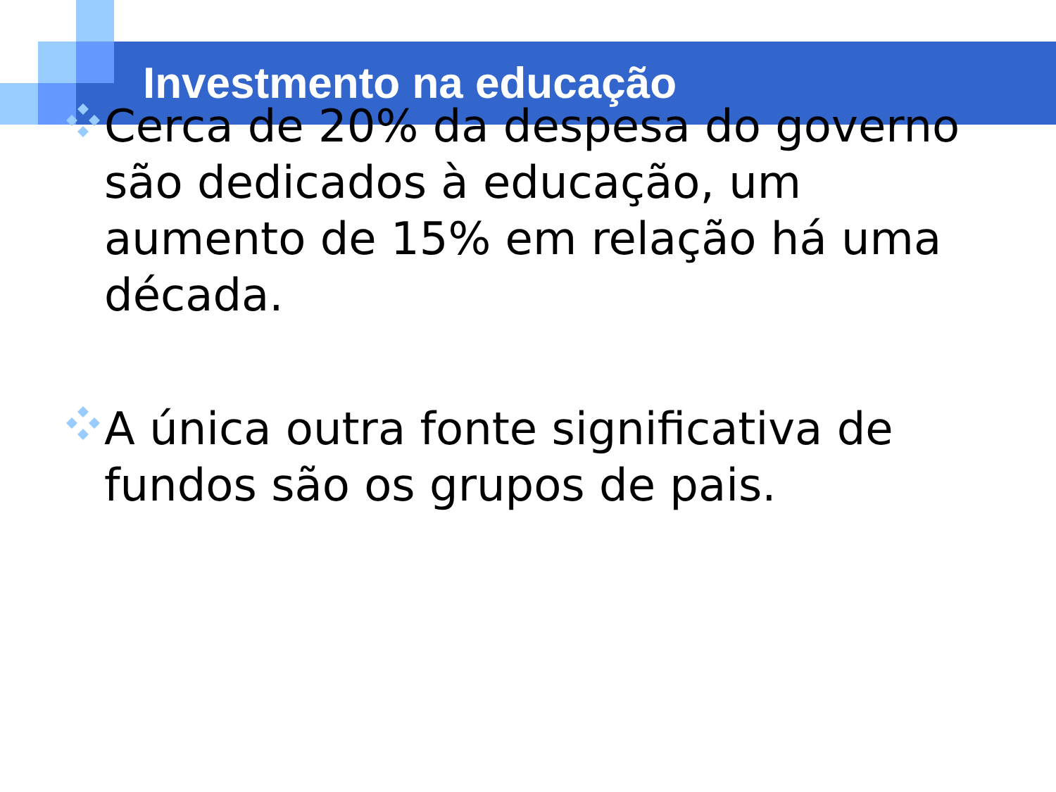Investmento na educação
Cerca de 20% da despesa do governo são dedicados à educação, um aumento de 15% em relação há uma década.
A única outra fonte significativa de fundos são os grupos de pais.